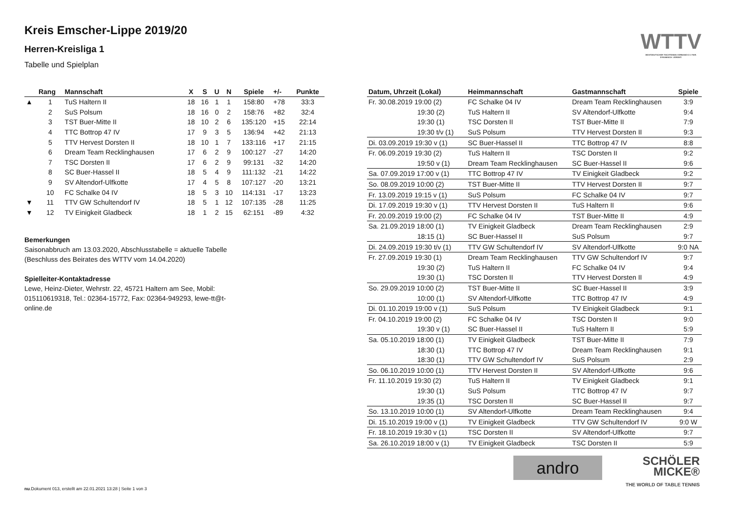Kreis Emscher-Lippe 2019/20
Herren-Kreisliga 1
Tabelle und Spielplan
WTTV
WESTDEUTSCHER TISCHTENNIS-VERBAND E.V. FAIR. DYNAMISCH. VEREINT.
| | Rang | Mannschaft | X | S | U | N | Spiele | +/- | Punkte |
| --- | --- | --- | --- | --- | --- | --- | --- | --- | --- |
| ▲ | 1 | TuS Haltern II | 18 | 16 | 1 | 1 | 158:80 | +78 | 33:3 |
| | 2 | SuS Polsum | 18 | 16 | 0 | 2 | 158:76 | +82 | 32:4 |
| | 3 | TST Buer-Mitte II | 18 | 10 | 2 | 6 | 135:120 | +15 | 22:14 |
| | 4 | TTC Bottrop 47 IV | 17 | 9 | 3 | 5 | 136:94 | +42 | 21:13 |
| | 5 | TTV Hervest Dorsten II | 18 | 10 | 1 | 7 | 133:116 | +17 | 21:15 |
| | 6 | Dream Team Recklinghausen | 17 | 6 | 2 | 9 | 100:127 | -27 | 14:20 |
| | 7 | TSC Dorsten II | 17 | 6 | 2 | 9 | 99:131 | -32 | 14:20 |
| | 8 | SC Buer-Hassel II | 18 | 5 | 4 | 9 | 111:132 | -21 | 14:22 |
| | 9 | SV Altendorf-Ulfkotte | 17 | 4 | 5 | 8 | 107:127 | -20 | 13:21 |
| | 10 | FC Schalke 04 IV | 18 | 5 | 3 | 10 | 114:131 | -17 | 13:23 |
| ▼ | 11 | TTV GW Schultendorf IV | 18 | 5 | 1 | 12 | 107:135 | -28 | 11:25 |
| ▼ | 12 | TV Einigkeit Gladbeck | 18 | 1 | 2 | 15 | 62:151 | -89 | 4:32 |
Bemerkungen
Saisonabbruch am 13.03.2020, Abschlusstabelle = aktuelle Tabelle (Beschluss des Beirates des WTTV vom 14.04.2020)
Spielleiter-Kontaktadresse
Lewe, Heinz-Dieter, Wehrstr. 22, 45721 Haltern am See, Mobil: 015110619318, Tel.: 02364-15772, Fax: 02364-949293, lewe-tt@t-online.de
| Datum, Uhrzeit (Lokal) | Heimmannschaft | Gastmannschaft | Spiele |
| --- | --- | --- | --- |
| Fr. 30.08.2019 19:00 (2) | FC Schalke 04 IV | Dream Team Recklinghausen | 3:9 |
| 19:30 (2) | TuS Haltern II | SV Altendorf-Ulfkotte | 9:4 |
| 19:30 (1) | TSC Dorsten II | TST Buer-Mitte II | 7:9 |
| 19:30 t/v (1) | SuS Polsum | TTV Hervest Dorsten II | 9:3 |
| Di. 03.09.2019 19:30 v (1) | SC Buer-Hassel II | TTC Bottrop 47 IV | 8:8 |
| Fr. 06.09.2019 19:30 (2) | TuS Haltern II | TSC Dorsten II | 9:2 |
| 19:50 v (1) | Dream Team Recklinghausen | SC Buer-Hassel II | 9:6 |
| Sa. 07.09.2019 17:00 v (1) | TTC Bottrop 47 IV | TV Einigkeit Gladbeck | 9:2 |
| So. 08.09.2019 10:00 (2) | TST Buer-Mitte II | TTV Hervest Dorsten II | 9:7 |
| Fr. 13.09.2019 19:15 v (1) | SuS Polsum | FC Schalke 04 IV | 9:7 |
| Di. 17.09.2019 19:30 v (1) | TTV Hervest Dorsten II | TuS Haltern II | 9:6 |
| Fr. 20.09.2019 19:00 (2) | FC Schalke 04 IV | TST Buer-Mitte II | 4:9 |
| Sa. 21.09.2019 18:00 (1) | TV Einigkeit Gladbeck | Dream Team Recklinghausen | 2:9 |
| 18:15 (1) | SC Buer-Hassel II | SuS Polsum | 9:7 |
| Di. 24.09.2019 19:30 t/v (1) | TTV GW Schultendorf IV | SV Altendorf-Ulfkotte | 9:0 NA |
| Fr. 27.09.2019 19:30 (1) | Dream Team Recklinghausen | TTV GW Schultendorf IV | 9:7 |
| 19:30 (2) | TuS Haltern II | FC Schalke 04 IV | 9:4 |
| 19:30 (1) | TSC Dorsten II | TTV Hervest Dorsten II | 4:9 |
| So. 29.09.2019 10:00 (2) | TST Buer-Mitte II | SC Buer-Hassel II | 3:9 |
| 10:00 (1) | SV Altendorf-Ulfkotte | TTC Bottrop 47 IV | 4:9 |
| Di. 01.10.2019 19:00 v (1) | SuS Polsum | TV Einigkeit Gladbeck | 9:1 |
| Fr. 04.10.2019 19:00 (2) | FC Schalke 04 IV | TSC Dorsten II | 9:0 |
| 19:30 v (1) | SC Buer-Hassel II | TuS Haltern II | 5:9 |
| Sa. 05.10.2019 18:00 (1) | TV Einigkeit Gladbeck | TST Buer-Mitte II | 7:9 |
| 18:30 (1) | TTC Bottrop 47 IV | Dream Team Recklinghausen | 9:1 |
| 18:30 (1) | TTV GW Schultendorf IV | SuS Polsum | 2:9 |
| So. 06.10.2019 10:00 (1) | TTV Hervest Dorsten II | SV Altendorf-Ulfkotte | 9:6 |
| Fr. 11.10.2019 19:30 (2) | TuS Haltern II | TV Einigkeit Gladbeck | 9:1 |
| 19:30 (1) | SuS Polsum | TTC Bottrop 47 IV | 9:7 |
| 19:35 (1) | TSC Dorsten II | SC Buer-Hassel II | 9:7 |
| So. 13.10.2019 10:00 (1) | SV Altendorf-Ulfkotte | Dream Team Recklinghausen | 9:4 |
| Di. 15.10.2019 19:00 v (1) | TV Einigkeit Gladbeck | TTV GW Schultendorf IV | 9:0 W |
| Fr. 18.10.2019 19:30 v (1) | TSC Dorsten II | SV Altendorf-Ulfkotte | 9:7 |
| Sa. 26.10.2019 18:00 v (1) | TV Einigkeit Gladbeck | TSC Dorsten II | 5:9 |
andro
SCHÖLER
MICKE®
THE WORLD OF TABLE TENNIS
nu.Dokument 013, erstellt am 22.01.2021 13:28 | Seite 1 von 3